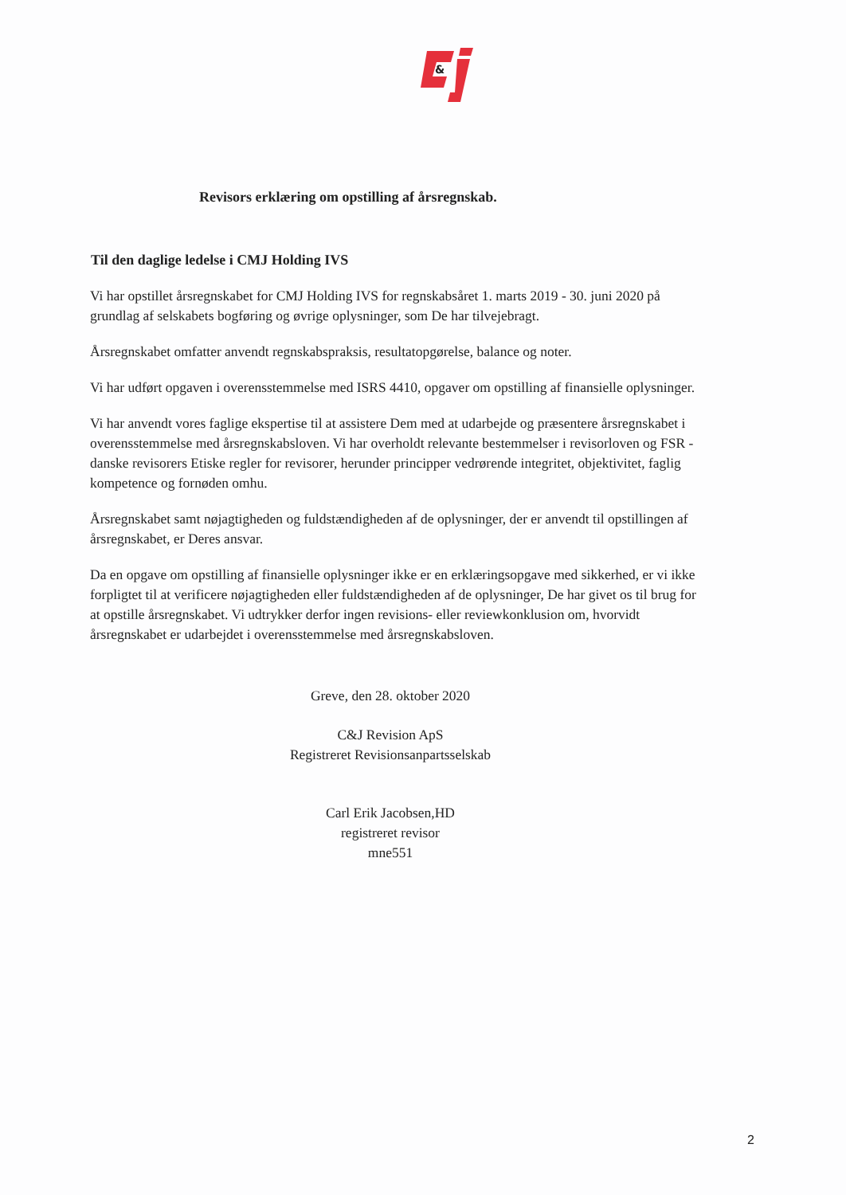&
Revisors erklæring om opstilling af årsregnskab.
Til den daglige ledelse i CMJ Holding IVS
Vi har opstillet årsregnskabet for CMJ Holding IVS for regnskabsåret 1. marts 2019 - 30. juni 2020 på grundlag af selskabets bogføring og øvrige oplysninger, som De har tilvejebragt.
Årsregnskabet omfatter anvendt regnskabspraksis, resultatopgørelse, balance og noter.
Vi har udført opgaven i overensstemmelse med ISRS 4410, opgaver om opstilling af finansielle oplysninger.
Vi har anvendt vores faglige ekspertise til at assistere Dem med at udarbejde og præsentere årsregnskabet i overensstemmelse med årsregnskabsloven. Vi har overholdt relevante bestemmelser i revisorloven og FSR - danske revisorers Etiske regler for revisorer, herunder principper vedrørende integritet, objektivitet, faglig kompetence og fornøden omhu.
Årsregnskabet samt nøjagtigheden og fuldstændigheden af de oplysninger, der er anvendt til opstillingen af årsregnskabet, er Deres ansvar.
Da en opgave om opstilling af finansielle oplysninger ikke er en erklæringsopgave med sikkerhed, er vi ikke forpligtet til at verificere nøjagtigheden eller fuldstændigheden af de oplysninger, De har givet os til brug for at opstille årsregnskabet. Vi udtrykker derfor ingen revisions- eller reviewkonklusion om, hvorvidt årsregnskabet er udarbejdet i overensstemmelse med årsregnskabsloven.
Greve, den 28. oktober 2020
C&J Revision ApS
Registreret Revisionsanpartsselskab
Carl Erik Jacobsen,HD
registreret revisor
mne551
2